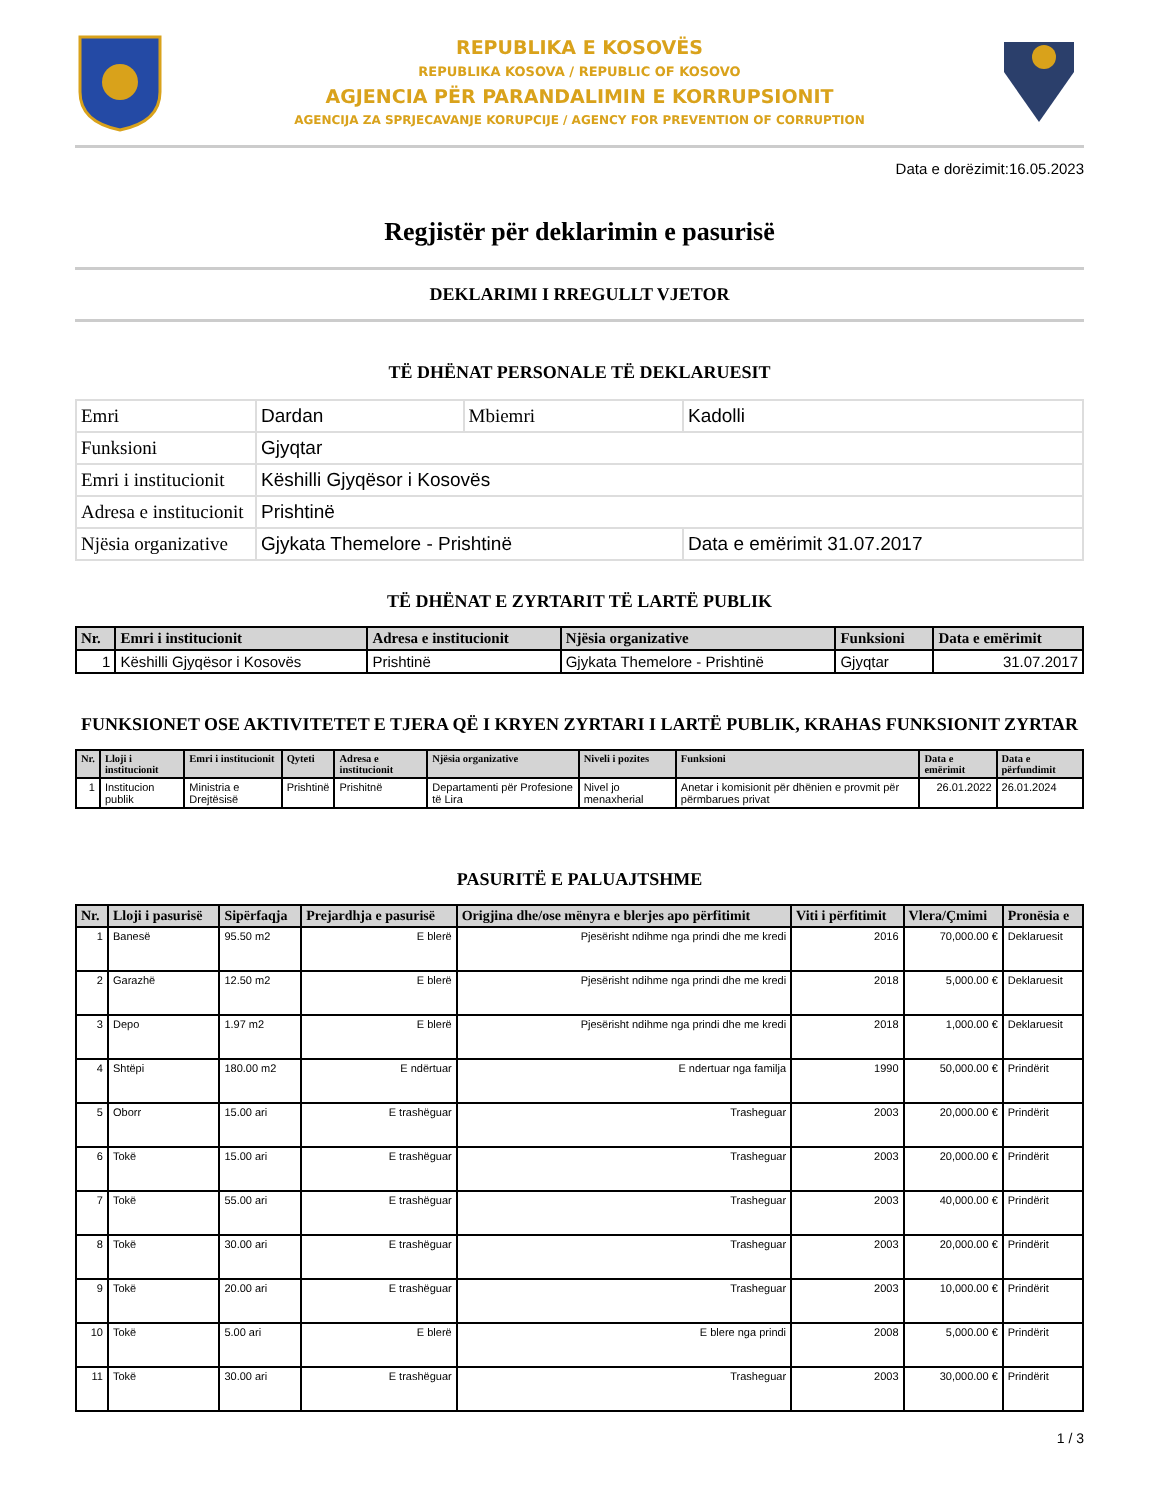REPUBLIKA E KOSOVËS
REPUBLIKA KOSOVA / REPUBLIC OF KOSOVO
AGJENCIA PËR PARANDALIMIN E KORRUPSIONIT
AGENCIJA ZA SPRJECAVANJE KORUPCIJE / AGENCY FOR PREVENTION OF CORRUPTION
Data e dorëzimit:16.05.2023
Regjistër për deklarimin e pasurisë
DEKLARIMI I RREGULLT VJETOR
TË DHËNAT PERSONALE TË DEKLARUESIT
| Emri | Dardan | Mbiemri | Kadolli |
| Funksioni | Gjyqtar | | |
| Emri i institucionit | Këshilli Gjyqësor i Kosovës | | |
| Adresa e institucionit | Prishtinë | | |
| Njësia organizative | Gjykata Themelore - Prishtinë | | Data e emërimit 31.07.2017 |
TË DHËNAT E ZYRTARIT TË LARTË PUBLIK
| Nr. | Emri i institucionit | Adresa e institucionit | Njësia organizative | Funksioni | Data e emërimit |
| --- | --- | --- | --- | --- | --- |
| 1 | Këshilli Gjyqësor i Kosovës | Prishtinë | Gjykata Themelore - Prishtinë | Gjyqtar | 31.07.2017 |
FUNKSIONET OSE AKTIVITETET E TJERA QË I KRYEN ZYRTARI I LARTË PUBLIK, KRAHAS FUNKSIONIT ZYRTAR
| Nr. | Lloji i institucionit | Emri i institucionit | Qyteti | Adresa e institucionit | Njësia organizative | Niveli i pozites | Funksioni | Data e emërimit | Data e përfundimit |
| --- | --- | --- | --- | --- | --- | --- | --- | --- | --- |
| 1 | Institucion publik | Ministria e Drejtësisë | Prishtinë | Prishitnë | Departamenti për Profesione të Lira | Nivel jo menaxherial | Anetar i komisionit për dhënien e provmit për përmbarues privat | 26.01.2022 | 26.01.2024 |
PASURITË E PALUAJTSHME
| Nr. | Lloji i pasurisë | Sipërfaqja | Prejardhja e pasurisë | Origjina dhe/ose mënyra e blerjes apo përfitimit | Viti i përfitimit | Vlera/Çmimi | Pronësia e |
| --- | --- | --- | --- | --- | --- | --- | --- |
| 1 | Banesë | 95.50 m2 | E blerë | Pjesërisht ndihme nga prindi dhe me kredi | 2016 | 70,000.00 € | Deklaruesit |
| 2 | Garazhë | 12.50 m2 | E blerë | Pjesërisht ndihme nga prindi dhe me kredi | 2018 | 5,000.00 € | Deklaruesit |
| 3 | Depo | 1.97 m2 | E blerë | Pjesërisht ndihme nga prindi dhe me kredi | 2018 | 1,000.00 € | Deklaruesit |
| 4 | Shtëpi | 180.00 m2 | E ndërtuar | E ndertuar nga familja | 1990 | 50,000.00 € | Prindërit |
| 5 | Oborr | 15.00 ari | E trashëguar | Trasheguar | 2003 | 20,000.00 € | Prindërit |
| 6 | Tokë | 15.00 ari | E trashëguar | Trasheguar | 2003 | 20,000.00 € | Prindërit |
| 7 | Tokë | 55.00 ari | E trashëguar | Trasheguar | 2003 | 40,000.00 € | Prindërit |
| 8 | Tokë | 30.00 ari | E trashëguar | Trasheguar | 2003 | 20,000.00 € | Prindërit |
| 9 | Tokë | 20.00 ari | E trashëguar | Trasheguar | 2003 | 10,000.00 € | Prindërit |
| 10 | Tokë | 5.00 ari | E blerë | E blere nga prindi | 2008 | 5,000.00 € | Prindërit |
| 11 | Tokë | 30.00 ari | E trashëguar | Trasheguar | 2003 | 30,000.00 € | Prindërit |
1 / 3